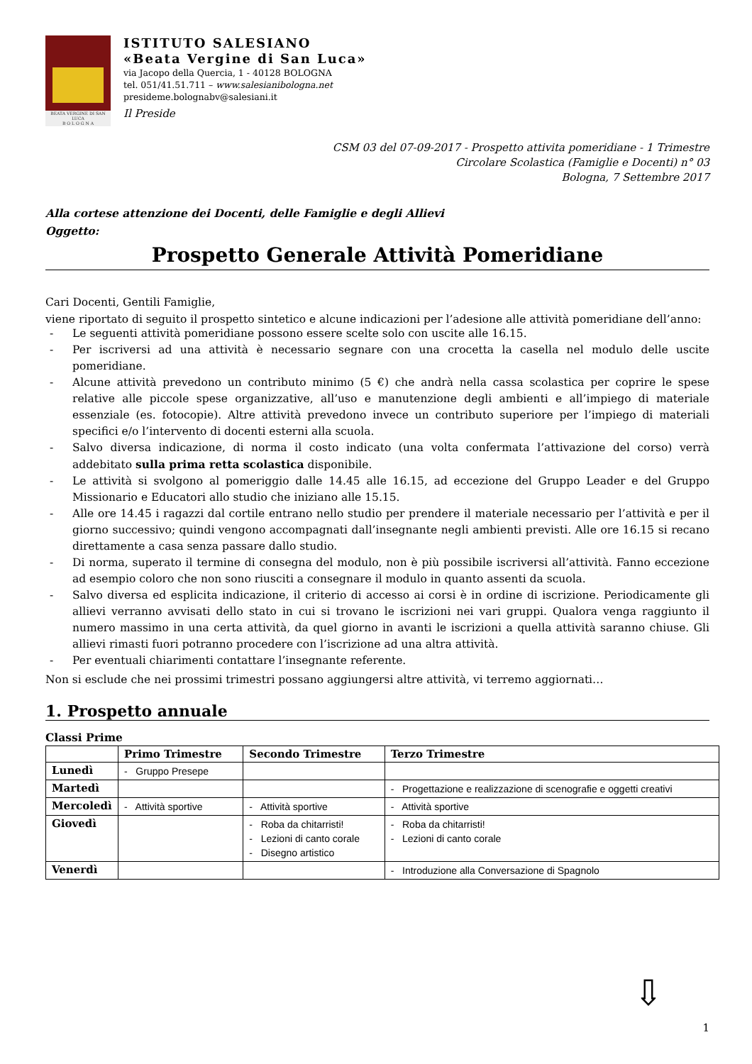BEATA VERGINE DI SAN LUCA
B O L O G N A
ISTITUTO SALESIANO
«Beata Vergine di San Luca»
via Jacopo della Quercia, 1 - 40128 BOLOGNA
tel. 051/41.51.711 – www.salesianibologna.net
presideme.bolognabv@salesiani.it
Il Preside
CSM 03 del 07-09-2017 - Prospetto attivita pomeridiane - 1 Trimestre
Circolare Scolastica (Famiglie e Docenti) n° 03
Bologna, 7 Settembre 2017
Alla cortese attenzione dei Docenti, delle Famiglie e degli Allievi
Oggetto:
Prospetto Generale Attività Pomeridiane
Cari Docenti, Gentili Famiglie,
viene riportato di seguito il prospetto sintetico e alcune indicazioni per l’adesione alle attività pomeridiane dell’anno:
- Le seguenti attività pomeridiane possono essere scelte solo con uscite alle 16.15.
- Per iscriversi ad una attività è necessario segnare con una crocetta la casella nel modulo delle uscite pomeridiane.
- Alcune attività prevedono un contributo minimo (5 €) che andrà nella cassa scolastica per coprire le spese relative alle piccole spese organizzative, all’uso e manutenzione degli ambienti e all’impiego di materiale essenziale (es. fotocopie). Altre attività prevedono invece un contributo superiore per l’impiego di materiali specifici e/o l’intervento di docenti esterni alla scuola.
- Salvo diversa indicazione, di norma il costo indicato (una volta confermata l’attivazione del corso) verrà addebitato sulla prima retta scolastica disponibile.
- Le attività si svolgono al pomeriggio dalle 14.45 alle 16.15, ad eccezione del Gruppo Leader e del Gruppo Missionario e Educatori allo studio che iniziano alle 15.15.
- Alle ore 14.45 i ragazzi dal cortile entrano nello studio per prendere il materiale necessario per l’attività e per il giorno successivo; quindi vengono accompagnati dall’insegnante negli ambienti previsti. Alle ore 16.15 si recano direttamente a casa senza passare dallo studio.
- Di norma, superato il termine di consegna del modulo, non è più possibile iscriversi all’attività. Fanno eccezione ad esempio coloro che non sono riusciti a consegnare il modulo in quanto assenti da scuola.
- Salvo diversa ed esplicita indicazione, il criterio di accesso ai corsi è in ordine di iscrizione. Periodicamente gli allievi verranno avvisati dello stato in cui si trovano le iscrizioni nei vari gruppi. Qualora venga raggiunto il numero massimo in una certa attività, da quel giorno in avanti le iscrizioni a quella attività saranno chiuse. Gli allievi rimasti fuori potranno procedere con l’iscrizione ad una altra attività.
- Per eventuali chiarimenti contattare l’insegnante referente.
Non si esclude che nei prossimi trimestri possano aggiungersi altre attività, vi terremo aggiornati…
1. Prospetto annuale
Classi Prime
| | Primo Trimestre | Secondo Trimestre | Terzo Trimestre |
| --- | --- | --- | --- |
| Lunedì | - Gruppo Presepe | | |
| Martedì | | | - Progettazione e realizzazione di scenografie e oggetti creativi |
| Mercoledì | - Attività sportive | - Attività sportive | - Attività sportive |
| Giovedì | | - Roba da chitarristi! - Lezioni di canto corale - Disegno artistico | - Roba da chitarristi! - Lezioni di canto corale |
| Venerdì | | | - Introduzione alla Conversazione di Spagnolo |
⇩
1